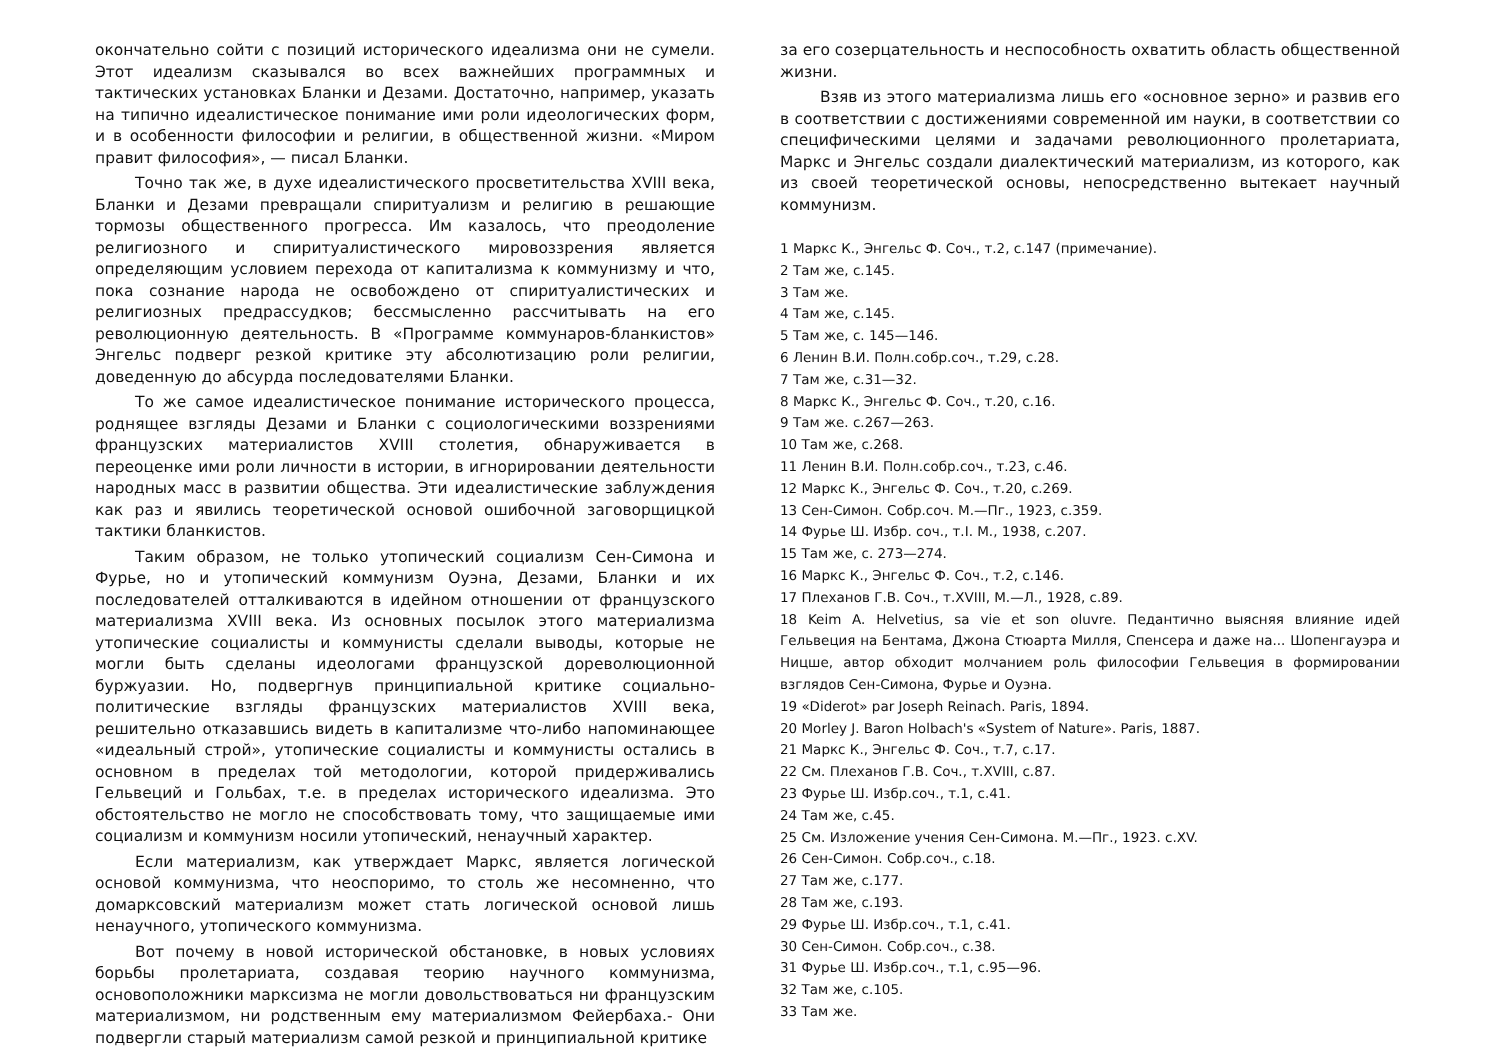окончательно сойти с позиций исторического идеализма они не сумели. Этот идеализм сказывался во всех важнейших программных и тактических установках Бланки и Дезами. Достаточно, например, указать на типично идеалистическое понимание ими роли идеологических форм, и в особенности философии и религии, в общественной жизни. «Миром правит философия», — писал Бланки.
Точно так же, в духе идеалистического просветительства XVIII века, Бланки и Дезами превращали спиритуализм и религию в решающие тормозы общественного прогресса. Им казалось, что преодоление религиозного и спиритуалистического мировоззрения является определяющим условием перехода от капитализма к коммунизму и что, пока сознание народа не освобождено от спиритуалистических и религиозных предрассудков; бессмысленно рассчитывать на его революционную деятельность. В «Программе коммунаров-бланкистов» Энгельс подверг резкой критике эту абсолютизацию роли религии, доведенную до абсурда последователями Бланки.
То же самое идеалистическое понимание исторического процесса, роднящее взгляды Дезами и Бланки с социологическими воззрениями французских материалистов XVIII столетия, обнаруживается в переоценке ими роли личности в истории, в игнорировании деятельности народных масс в развитии общества. Эти идеалистические заблуждения как раз и явились теоретической основой ошибочной заговорщицкой тактики бланкистов.
Таким образом, не только утопический социализм Сен-Симона и Фурье, но и утопический коммунизм Оуэна, Дезами, Бланки и их последователей отталкиваются в идейном отношении от французского материализма XVIII века. Из основных посылок этого материализма утопические социалисты и коммунисты сделали выводы, которые не могли быть сделаны идеологами французской дореволюционной буржуазии. Но, подвергнув принципиальной критике социально-политические взгляды французских материалистов XVIII века, решительно отказавшись видеть в капитализме что-либо напоминающее «идеальный строй», утопические социалисты и коммунисты остались в основном в пределах той методологии, которой придерживались Гельвеций и Гольбах, т.е. в пределах исторического идеализма. Это обстоятельство не могло не способствовать тому, что защищаемые ими социализм и коммунизм носили утопический, ненаучный характер.
Если материализм, как утверждает Маркс, является логической основой коммунизма, что неоспоримо, то столь же несомненно, что домарксовский материализм может стать логической основой лишь ненаучного, утопического коммунизма.
Вот почему в новой исторической обстановке, в новых условиях борьбы пролетариата, создавая теорию научного коммунизма, основоположники марксизма не могли довольствоваться ни французским материализмом, ни родственным ему материализмом Фейербаха.- Они подвергли старый материализм самой резкой и принципиальной критике
за его созерцательность и неспособность охватить область общественной жизни.
Взяв из этого материализма лишь его «основное зерно» и развив его в соответствии с достижениями современной им науки, в соответствии со специфическими целями и задачами революционного пролетариата, Маркс и Энгельс создали диалектический материализм, из которого, как из своей теоретической основы, непосредственно вытекает научный коммунизм.
1 Маркс К., Энгельс Ф. Соч., т.2, с.147 (примечание).
2 Там же, с.145.
3 Там же.
4 Там же, с.145.
5 Там же, с. 145—146.
6 Ленин В.И. Полн.собр.соч., т.29, с.28.
7 Там же, с.31—32.
8 Маркс К., Энгельс Ф. Соч., т.20, с.16.
9 Там же. с.267—263.
10 Там же, с.268.
11 Ленин В.И. Полн.собр.соч., т.23, с.46.
12 Маркс К., Энгельс Ф. Соч., т.20, с.269.
13 Сен-Симон. Собр.соч. М.—Пг., 1923, с.359.
14 Фурье Ш. Избр. соч., т.I. М., 1938, с.207.
15 Там же, с. 273—274.
16 Маркс К., Энгельс Ф. Соч., т.2, с.146.
17 Плеханов Г.В. Соч., т.XVIII, М.—Л., 1928, с.89.
18 Keim A. Helvetius, sa vie et son oluvre. Педантично выясняя влияние идей Гельвеция на Бентама, Джона Стюарта Милля, Спенсера и даже на... Шопенгауэра и Ницше, автор обходит молчанием роль философии Гельвеция в формировании взглядов Сен-Симона, Фурье и Оуэна.
19 «Diderot» par Joseph Reinach. Paris, 1894.
20 Morley J. Baron Holbach's «System of Nature». Paris, 1887.
21 Маркс К., Энгельс Ф. Соч., т.7, с.17.
22 См. Плеханов Г.В. Соч., т.XVIII, с.87.
23 Фурье Ш. Избр.соч., т.1, с.41.
24 Там же, с.45.
25 См. Изложение учения Сен-Симона. М.—Пг., 1923. с.XV.
26 Сен-Симон. Собр.соч., с.18.
27 Там же, с.177.
28 Там же, с.193.
29 Фурье Ш. Избр.соч., т.1, с.41.
30 Сен-Симон. Собр.соч., с.38.
31 Фурье Ш. Избр.соч., т.1, с.95—96.
32 Там же, с.105.
33 Там же.